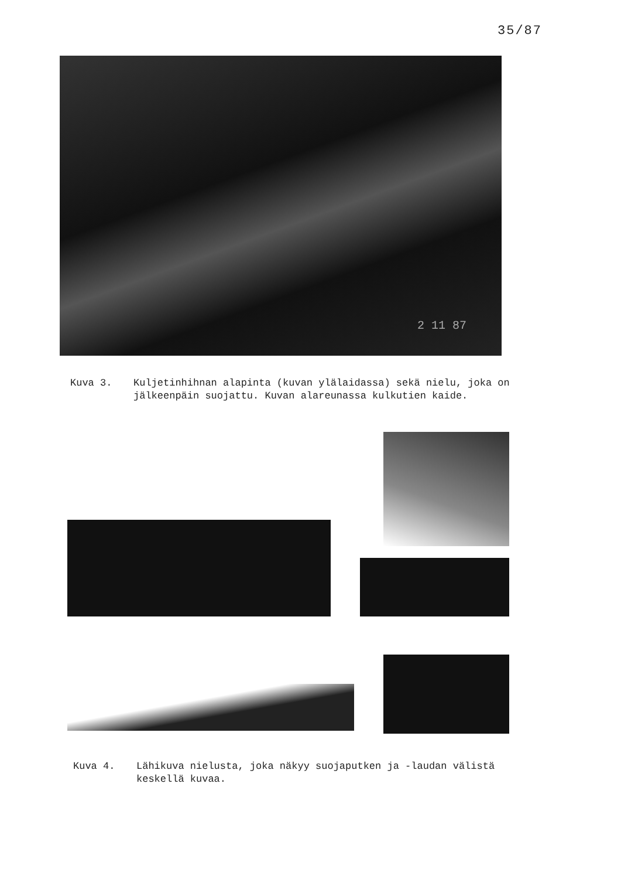35/87
2 11 87
Kuva 3. Kuljetinhihnan alapinta (kuvan ylälaidassa) sekä nielu, joka on jälkeenpäin suojattu. Kuvan alareunassa kulkutien kaide.
Kuva 4. Lähikuva nielusta, joka näkyy suojaputken ja -laudan välistä keskellä kuvaa.